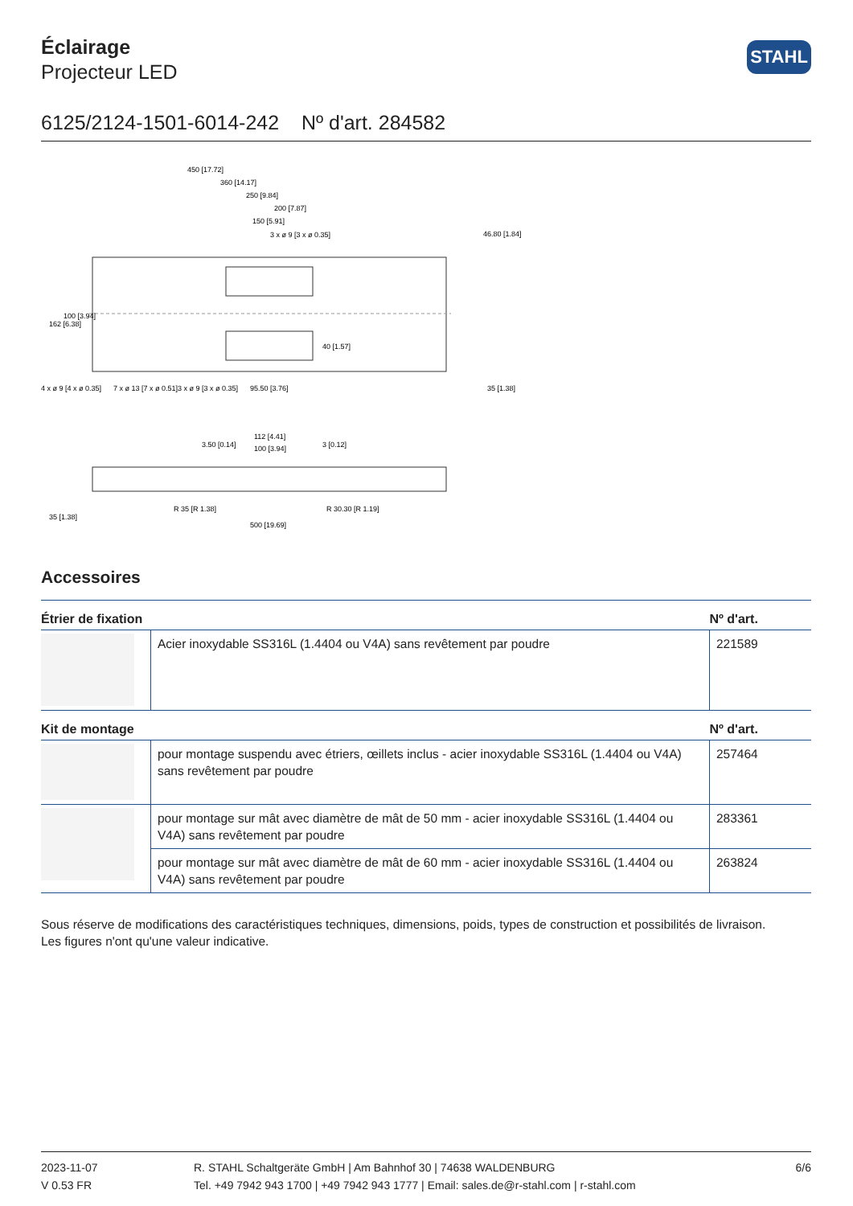Éclairage
Projecteur LED
STAHL
6125/2124-1501-6014-242 Nº d'art. 284582
450 [17.72]
360 [14.17]
250 [9.84]
200 [7.87]
150 [5.91]
3 x ø 9 [3 x ø 0.35]
4 x ø 9 [4 x ø 0.35]
7 x ø 13 [7 x ø 0.51]
3 x ø 9 [3 x ø 0.35]
95.50 [3.76]
46.80 [1.84]
35 [1.38]
162 [6.38]
100 [3.94]
40 [1.57]
112 [4.41]
100 [3.94]
3.50 [0.14]
3 [0.12]
R 35 [R 1.38]
R 30.30 [R 1.19]
500 [19.69]
35 [1.38]
Accessoires
| Étrier de fixation | | Nº d'art. |
| --- | --- | --- |
| | Acier inoxydable SS316L (1.4404 ou V4A) sans revêtement par poudre | 221589 |
| Kit de montage | | Nº d'art. |
| | pour montage suspendu avec étriers, œillets inclus - acier inoxydable SS316L (1.4404 ou V4A) sans revêtement par poudre | 257464 |
| | pour montage sur mât avec diamètre de mât de 50 mm - acier inoxydable SS316L (1.4404 ou V4A) sans revêtement par poudre | 283361 |
| | pour montage sur mât avec diamètre de mât de 60 mm - acier inoxydable SS316L (1.4404 ou V4A) sans revêtement par poudre | 263824 |
Sous réserve de modifications des caractéristiques techniques, dimensions, poids, types de construction et possibilités de livraison.
Les figures n'ont qu'une valeur indicative.
2023-11-07
V 0.53 FR
R. STAHL Schaltgeräte GmbH | Am Bahnhof 30 | 74638 WALDENBURG
Tel. +49 7942 943 1700 | +49 7942 943 1777 | Email: sales.de@r-stahl.com | r-stahl.com
6/6